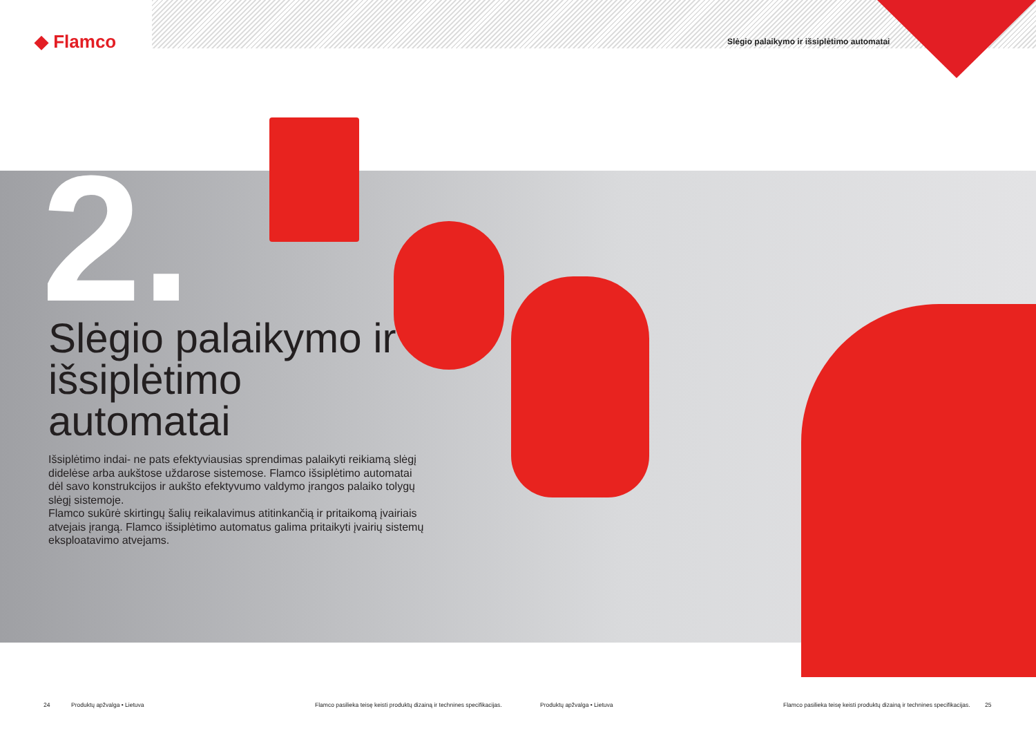◆ Flamco
Slėgio palaikymo ir išsiplėtimo automatai
2.
Slėgio palaikymo ir išsiplėtimo automatai
Išsiplėtimo indai- ne pats efektyviausias sprendimas palaikyti reikiamą slėgį didelėse arba aukštose uždarose sistemose. Flamco išsiplėtimo automatai dėl savo konstrukcijos ir aukšto efektyvumo valdymo įrangos palaiko tolygų slėgį sistemoje.
Flamco sukūrė skirtingų šalių reikalavimus atitinkančią ir pritaikomą įvairiais atvejais įrangą. Flamco išsiplėtimo automatus galima pritaikyti įvairių sistemų eksploatavimo atvejams.
24 Produktų apžvalga • Lietuva
Flamco pasilieka teisę keisti produktų dizainą ir technines specifikacijas.
Produktų apžvalga • Lietuva
Flamco pasilieka teisę keisti produktų dizainą ir technines specifikacijas.
25